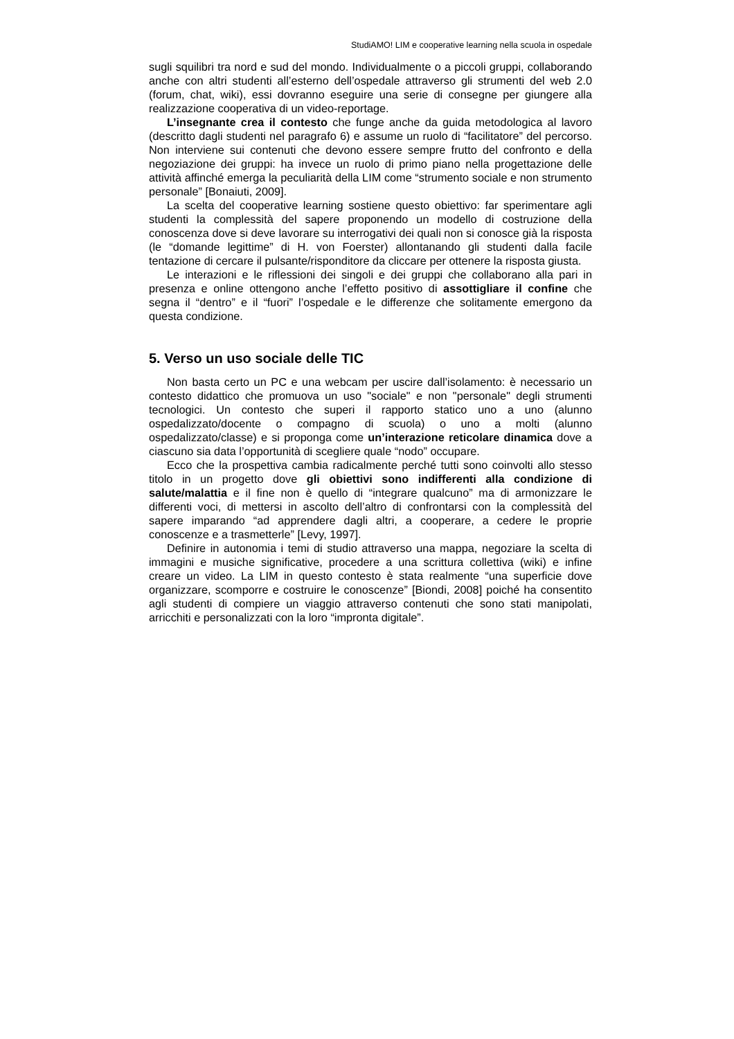StudiAMO! LIM e cooperative learning nella scuola in ospedale
sugli squilibri tra nord e sud del mondo. Individualmente o a piccoli gruppi, collaborando anche con altri studenti all’esterno dell’ospedale attraverso gli strumenti del web 2.0 (forum, chat, wiki), essi dovranno eseguire una serie di consegne per giungere alla realizzazione cooperativa di un video-reportage.
L’insegnante crea il contesto che funge anche da guida metodologica al lavoro (descritto dagli studenti nel paragrafo 6) e assume un ruolo di “facilitatore” del percorso. Non interviene sui contenuti che devono essere sempre frutto del confronto e della negoziazione dei gruppi: ha invece un ruolo di primo piano nella progettazione delle attività affinché emerga la peculiarità della LIM come “strumento sociale e non strumento personale” [Bonaiuti, 2009].
La scelta del cooperative learning sostiene questo obiettivo: far sperimentare agli studenti la complessità del sapere proponendo un modello di costruzione della conoscenza dove si deve lavorare su interrogativi dei quali non si conosce già la risposta (le “domande legittime” di H. von Foerster) allontanando gli studenti dalla facile tentazione di cercare il pulsante/risponditore da cliccare per ottenere la risposta giusta.
Le interazioni e le riflessioni dei singoli e dei gruppi che collaborano alla pari in presenza e online ottengono anche l’effetto positivo di assottigliare il confine che segna il “dentro” e il “fuori” l’ospedale e le differenze che solitamente emergono da questa condizione.
5. Verso un uso sociale delle TIC
Non basta certo un PC e una webcam per uscire dall’isolamento: è necessario un contesto didattico che promuova un uso "sociale" e non "personale" degli strumenti tecnologici. Un contesto che superi il rapporto statico uno a uno (alunno ospedalizzato/docente o compagno di scuola) o uno a molti (alunno ospedalizzato/classe) e si proponga come un’interazione reticolare dinamica dove a ciascuno sia data l’opportunità di scegliere quale “nodo” occupare.
Ecco che la prospettiva cambia radicalmente perché tutti sono coinvolti allo stesso titolo in un progetto dove gli obiettivi sono indifferenti alla condizione di salute/malattia e il fine non è quello di “integrare qualcuno” ma di armonizzare le differenti voci, di mettersi in ascolto dell’altro di confrontarsi con la complessità del sapere imparando “ad apprendere dagli altri, a cooperare, a cedere le proprie conoscenze e a trasmetterle” [Levy, 1997].
Definire in autonomia i temi di studio attraverso una mappa, negoziare la scelta di immagini e musiche significative, procedere a una scrittura collettiva (wiki) e infine creare un video. La LIM in questo contesto è stata realmente “una superficie dove organizzare, scomporre e costruire le conoscenze” [Biondi, 2008] poiché ha consentito agli studenti di compiere un viaggio attraverso contenuti che sono stati manipolati, arricchiti e personalizzati con la loro “impronta digitale”.